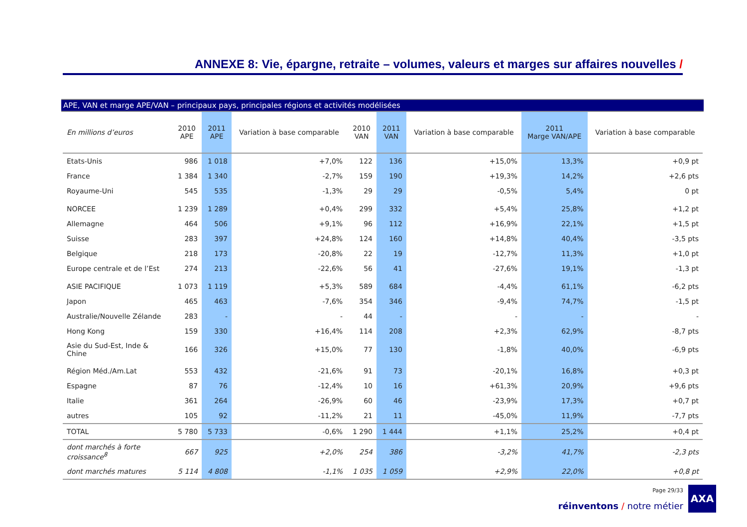ANNEXE 8: Vie, épargne, retraite – volumes, valeurs et marges sur affaires nouvelles /
APE, VAN et marge APE/VAN – principaux pays, principales régions et activités modélisées
| En millions d’euros | 2010 APE | 2011 APE | Variation à base comparable | 2010 VAN | 2011 VAN | Variation à base comparable | 2011 Marge VAN/APE | Variation à base comparable |
| --- | --- | --- | --- | --- | --- | --- | --- | --- |
| Etats-Unis | 986 | 1 018 | +7,0% | 122 | 136 | +15,0% | 13,3% | +0,9 pt |
| France | 1 384 | 1 340 | -2,7% | 159 | 190 | +19,3% | 14,2% | +2,6 pts |
| Royaume-Uni | 545 | 535 | -1,3% | 29 | 29 | -0,5% | 5,4% | 0 pt |
| NORCEE | 1 239 | 1 289 | +0,4% | 299 | 332 | +5,4% | 25,8% | +1,2 pt |
| Allemagne | 464 | 506 | +9,1% | 96 | 112 | +16,9% | 22,1% | +1,5 pt |
| Suisse | 283 | 397 | +24,8% | 124 | 160 | +14,8% | 40,4% | -3,5 pts |
| Belgique | 218 | 173 | -20,8% | 22 | 19 | -12,7% | 11,3% | +1,0 pt |
| Europe centrale et de l’Est | 274 | 213 | -22,6% | 56 | 41 | -27,6% | 19,1% | -1,3 pt |
| ASIE PACIFIQUE | 1 073 | 1 119 | +5,3% | 589 | 684 | -4,4% | 61,1% | -6,2 pts |
| Japon | 465 | 463 | -7,6% | 354 | 346 | -9,4% | 74,7% | -1,5 pt |
| Australie/Nouvelle Zélande | 283 | - | - | 44 | - | - | - | - |
| Hong Kong | 159 | 330 | +16,4% | 114 | 208 | +2,3% | 62,9% | -8,7 pts |
| Asie du Sud-Est, Inde & Chine | 166 | 326 | +15,0% | 77 | 130 | -1,8% | 40,0% | -6,9 pts |
| Région Méd./Am.Lat | 553 | 432 | -21,6% | 91 | 73 | -20,1% | 16,8% | +0,3 pt |
| Espagne | 87 | 76 | -12,4% | 10 | 16 | +61,3% | 20,9% | +9,6 pts |
| Italie | 361 | 264 | -26,9% | 60 | 46 | -23,9% | 17,3% | +0,7 pt |
| autres | 105 | 92 | -11,2% | 21 | 11 | -45,0% | 11,9% | -7,7 pts |
| TOTAL | 5 780 | 5 733 | -0,6% | 1 290 | 1 444 | +1,1% | 25,2% | +0,4 pt |
| dont marchés à forte croissance<sup>8</sup> | 667 | 925 | +2,0% | 254 | 386 | -3,2% | 41,7% | -2,3 pts |
| dont marchés matures | 5 114 | 4 808 | -1,1% | 1 035 | 1 059 | +2,9% | 22,0% | +0,8 pt |
Page 29/33
réinventons / notre métier
AXA